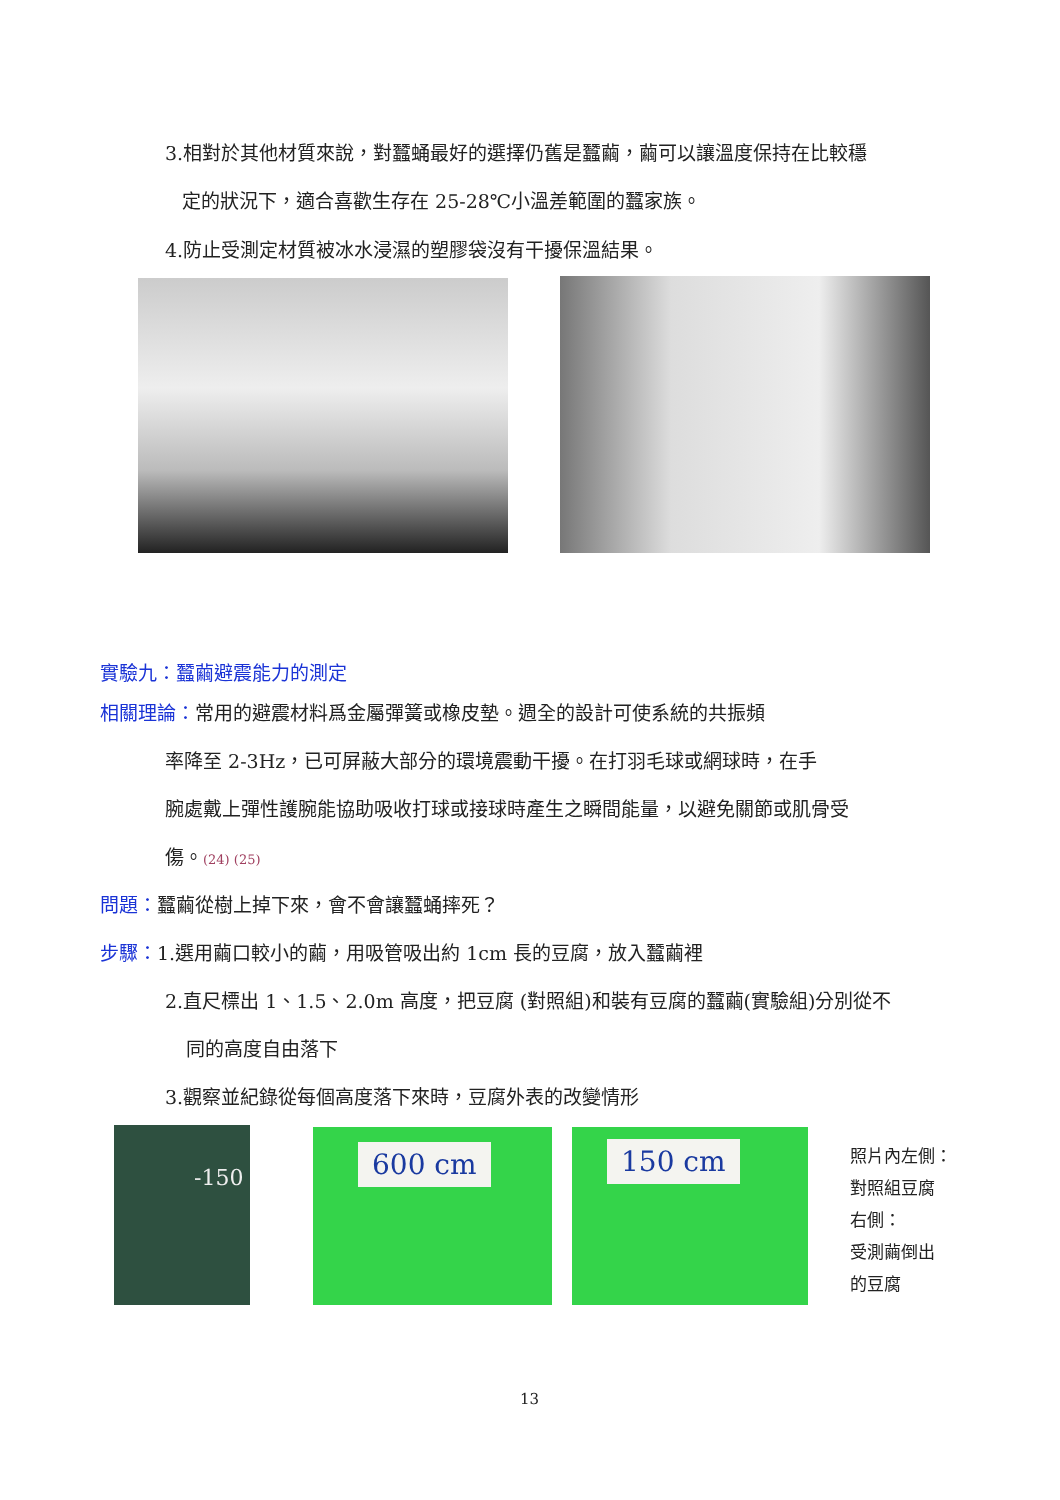3.相對於其他材質來說，對蠶蛹最好的選擇仍舊是蠶繭，繭可以讓溫度保持在比較穩
定的狀況下，適合喜歡生存在 25-28℃小溫差範圍的蠶家族。
4.防止受測定材質被冰水浸濕的塑膠袋沒有干擾保溫結果。
實驗九：蠶繭避震能力的測定
相關理論：常用的避震材料爲金屬彈簧或橡皮墊。週全的設計可使系統的共振頻
率降至 2-3Hz，已可屏蔽大部分的環境震動干擾。在打羽毛球或網球時，在手
腕處戴上彈性護腕能協助吸收打球或接球時產生之瞬間能量，以避免關節或肌骨受
傷。(24) (25)
問題：蠶繭從樹上掉下來，會不會讓蠶蛹摔死？
步驟：1.選用繭口較小的繭，用吸管吸出約 1cm 長的豆腐，放入蠶繭裡
2.直尺標出 1、1.5、2.0m 高度，把豆腐 (對照組)和裝有豆腐的蠶繭(實驗組)分別從不
同的高度自由落下
3.觀察並紀錄從每個高度落下來時，豆腐外表的改變情形
-150 600 cm 150 cm
照片內左側：
對照組豆腐
右側：
受測繭倒出
的豆腐
13